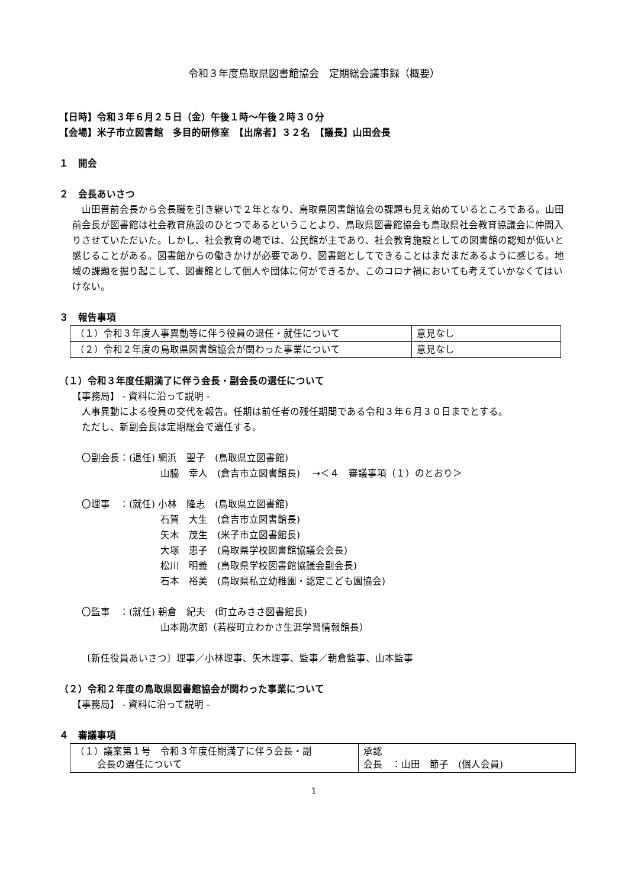令和３年度鳥取県図書館協会　定期総会議事録（概要）
【日時】令和３年６月２５日（金）午後１時～午後２時３０分
【会場】米子市立図書館　多目的研修室　【出席者】３２名　【議長】山田会長
１　開会
２　会長あいさつ
　山田晋前会長から会長職を引き継いで２年となり、鳥取県図書館協会の課題も見え始めているところである。山田前会長が図書館は社会教育施設のひとつであるということより、鳥取県図書館協会も鳥取県社会教育協議会に仲間入りさせていただいた。しかし、社会教育の場では、公民館が主であり、社会教育施設としての図書館の認知が低いと感じることがある。図書館からの働きかけが必要であり、図書館としてできることはまだまだあるように感じる。地域の課題を掘り起こして、図書館として個人や団体に何ができるか、このコロナ禍においても考えていかなくてはいけない。
３　報告事項
| （１）令和３年度人事異動等に伴う役員の退任・就任について | 意見なし |
| （２）令和２年度の鳥取県図書館協会が関わった事業について | 意見なし |
（１）令和３年度任期満了に伴う会長・副会長の選任について
【事務局】 - 資料に沿って説明 -
人事異動による役員の交代を報告。任期は前任者の残任期間である令和３年６月３０日までとする。
ただし、新副会長は定期総会で選任する。
〇副会長：(退任) 網浜　聖子　(鳥取県立図書館)
　　　　　　　　 山脇　幸人　(倉吉市立図書館長)　 →＜４　審議事項（１）のとおり＞
〇理事　：(就任) 小林　隆志　(鳥取県立図書館)
　　　　　　　　 石賀　大生　(倉吉市立図書館長)
　　　　　　　　 矢木　茂生　(米子市立図書館長)
　　　　　　　　 大塚　恵子　(鳥取県学校図書館協議会会長)
　　　　　　　　 松川　明義　(鳥取県学校図書館協議会副会長)
　　　　　　　　 石本　裕美　(鳥取県私立幼稚園・認定こども園協会)
〇監事　：(就任) 朝倉　紀夫　(町立みささ図書館長)
　　　　　　　　 山本勘次郎（若桜町立わかさ生涯学習情報館長）
〔新任役員あいさつ〕理事／小林理事、矢木理事、監事／朝倉監事、山本監事
（２）令和２年度の鳥取県図書館協会が関わった事業について
【事務局】 - 資料に沿って説明 -
４　審議事項
| （１）議案第１号 令和３年度任期満了に伴う会長・副 会長の選任について | 承認 会長 ：山田 節子 (個人会員) |
1